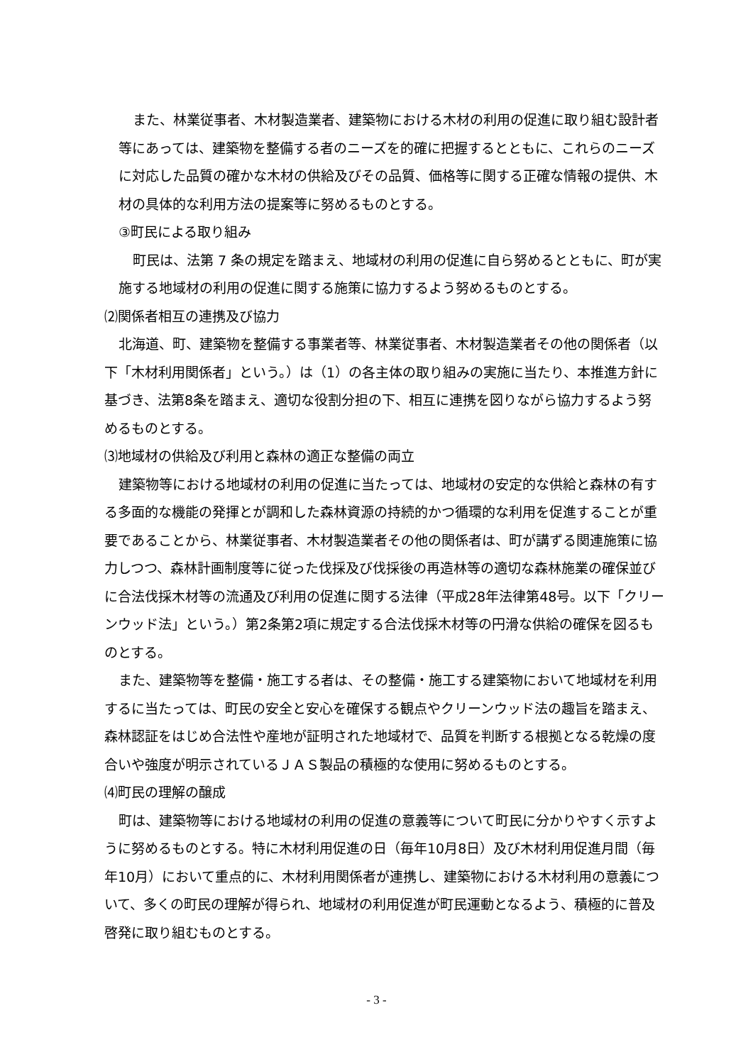また、林業従事者、木材製造業者、建築物における木材の利用の促進に取り組む設計者等にあっては、建築物を整備する者のニーズを的確に把握するとともに、これらのニーズに対応した品質の確かな木材の供給及びその品質、価格等に関する正確な情報の提供、木材の具体的な利用方法の提案等に努めるものとする。
③町民による取り組み
町民は、法第 7 条の規定を踏まえ、地域材の利用の促進に自ら努めるとともに、町が実施する地域材の利用の促進に関する施策に協力するよう努めるものとする。
⑵関係者相互の連携及び協力
北海道、町、建築物を整備する事業者等、林業従事者、木材製造業者その他の関係者（以下「木材利用関係者」という。）は（1）の各主体の取り組みの実施に当たり、本推進方針に基づき、法第8条を踏まえ、適切な役割分担の下、相互に連携を図りながら協力するよう努めるものとする。
⑶地域材の供給及び利用と森林の適正な整備の両立
建築物等における地域材の利用の促進に当たっては、地域材の安定的な供給と森林の有する多面的な機能の発揮とが調和した森林資源の持続的かつ循環的な利用を促進することが重要であることから、林業従事者、木材製造業者その他の関係者は、町が講ずる関連施策に協力しつつ、森林計画制度等に従った伐採及び伐採後の再造林等の適切な森林施業の確保並びに合法伐採木材等の流通及び利用の促進に関する法律（平成28年法律第48号。以下「クリーンウッド法」という。）第2条第2項に規定する合法伐採木材等の円滑な供給の確保を図るものとする。
また、建築物等を整備・施工する者は、その整備・施工する建築物において地域材を利用するに当たっては、町民の安全と安心を確保する観点やクリーンウッド法の趣旨を踏まえ、森林認証をはじめ合法性や産地が証明された地域材で、品質を判断する根拠となる乾燥の度合いや強度が明示されているＪＡＳ製品の積極的な使用に努めるものとする。
⑷町民の理解の醸成
町は、建築物等における地域材の利用の促進の意義等について町民に分かりやすく示すように努めるものとする。特に木材利用促進の日（毎年10月8日）及び木材利用促進月間（毎年10月）において重点的に、木材利用関係者が連携し、建築物における木材利用の意義について、多くの町民の理解が得られ、地域材の利用促進が町民運動となるよう、積極的に普及啓発に取り組むものとする。
- 3 -